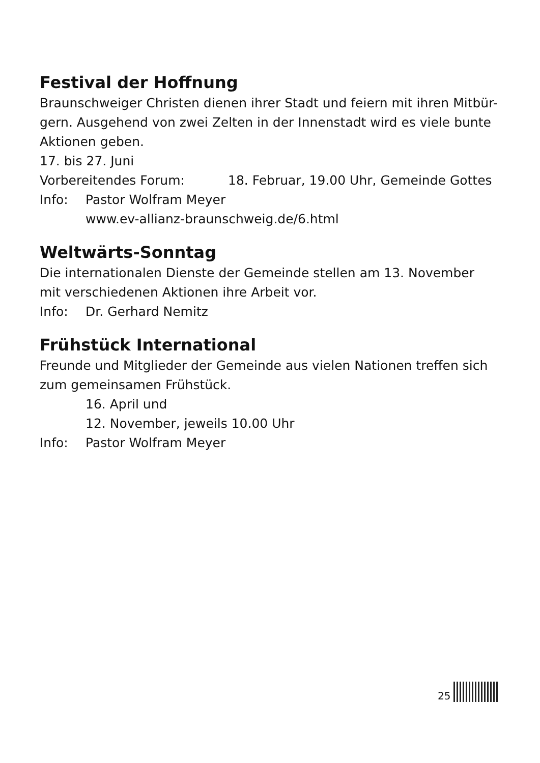Festival der Hoffnung
Braunschweiger Christen dienen ihrer Stadt und feiern mit ihren Mitbür-gern. Ausgehend von zwei Zelten in der Innenstadt wird es viele bunte Aktionen geben.
17. bis 27. Juni
Vorbereitendes Forum: 18. Februar, 19.00 Uhr, Gemeinde Gottes
Info: Pastor Wolfram Meyer
www.ev-allianz-braunschweig.de/6.html
Weltwärts-Sonntag
Die internationalen Dienste der Gemeinde stellen am 13. November mit verschiedenen Aktionen ihre Arbeit vor.
Info: Dr. Gerhard Nemitz
Frühstück International
Freunde und Mitglieder der Gemeinde aus vielen Nationen treffen sich zum gemeinsamen Frühstück.
16. April und
12. November, jeweils 10.00 Uhr
Info: Pastor Wolfram Meyer
25